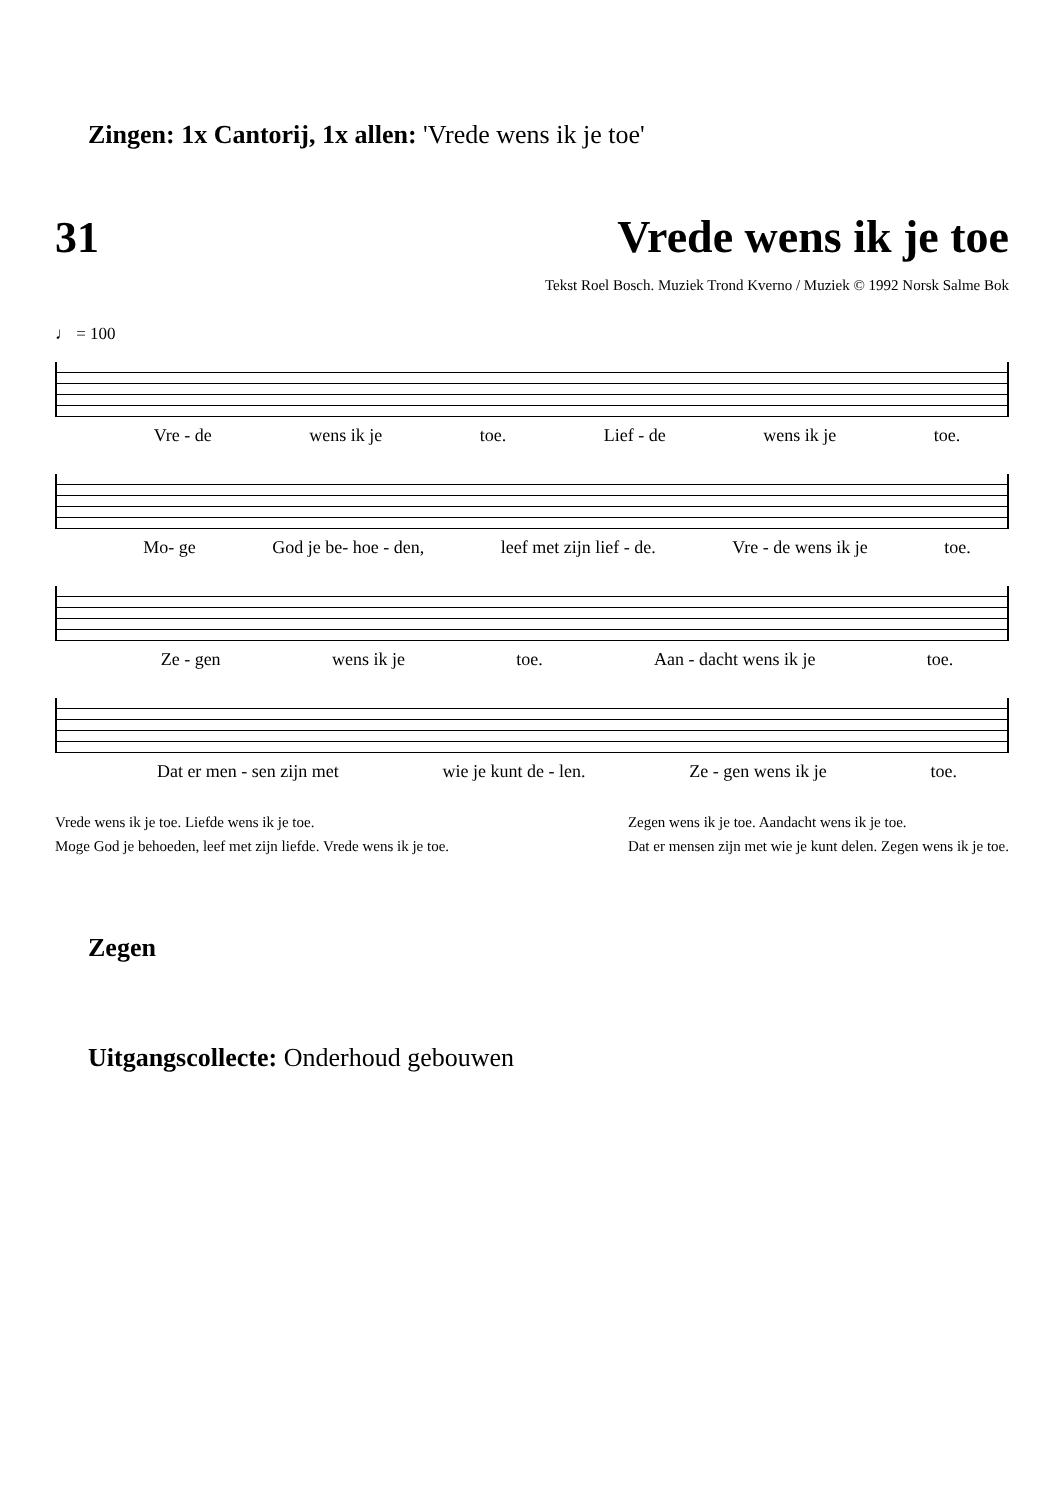Zingen: 1x Cantorij, 1x allen: 'Vrede wens ik je toe'
31 Vrede wens ik je toe
Tekst Roel Bosch. Muziek Trond Kverno / Muziek © 1992 Norsk Salme Bok
♩ = 100
Vre - de wens ik je toe. Lief - de wens ik je toe.
Mo- ge God je be- hoe - den, leef met zijn lief - de. Vre - de wens ik je toe.
Ze - gen wens ik je toe. Aan - dacht wens ik je toe.
Dat er men - sen zijn met wie je kunt de - len. Ze - gen wens ik je toe.
Vrede wens ik je toe. Liefde wens ik je toe.
Moge God je behoeden, leef met zijn liefde. Vrede wens ik je toe.
Zegen wens ik je toe. Aandacht wens ik je toe.
Dat er mensen zijn met wie je kunt delen. Zegen wens ik je toe.
Zegen
Uitgangscollecte: Onderhoud gebouwen